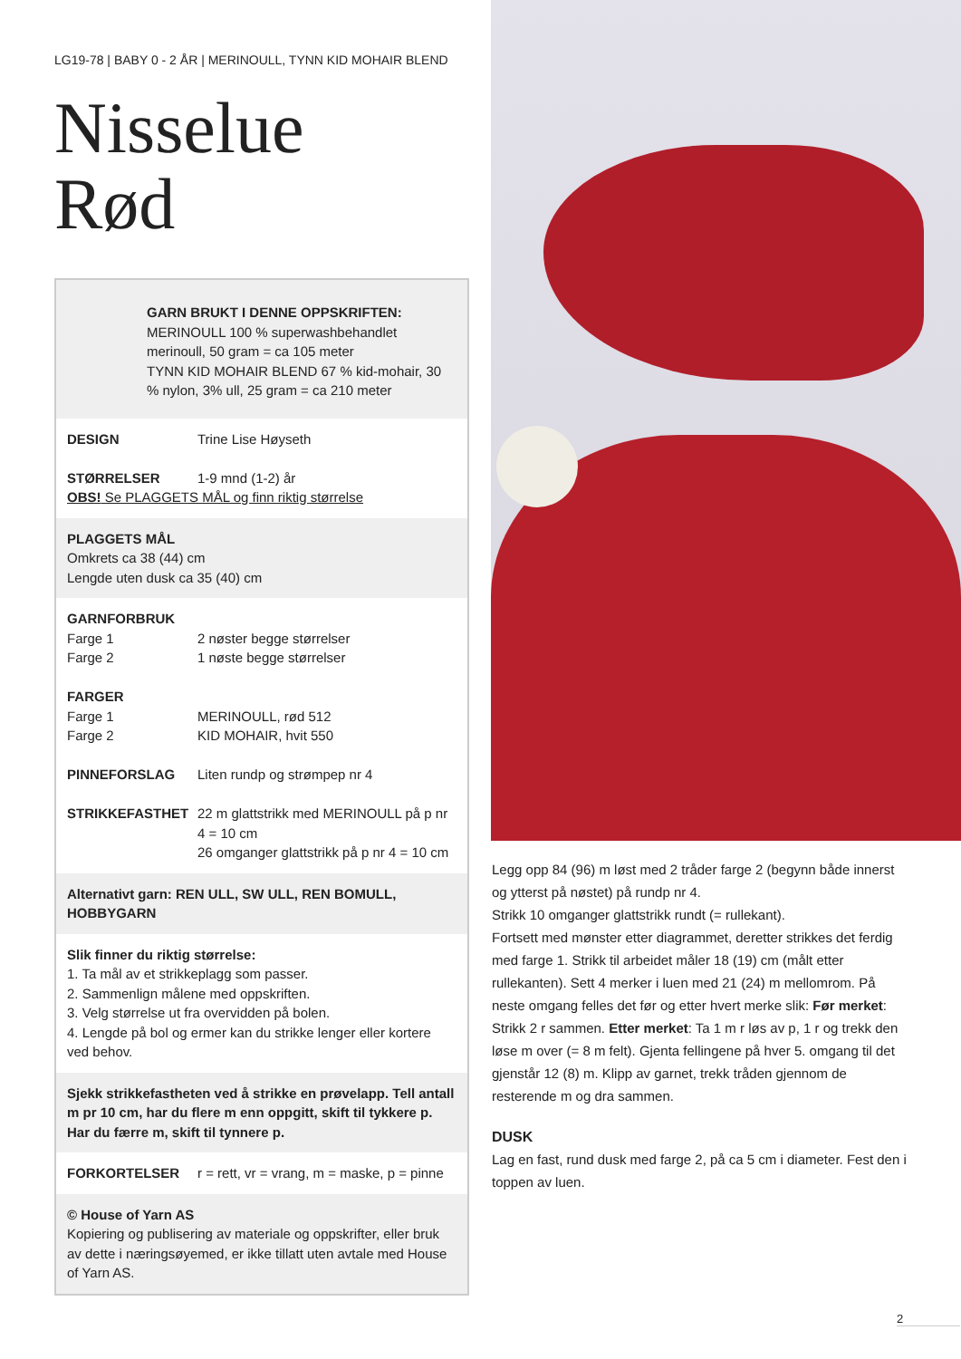LG19-78 | BABY 0 - 2 ÅR | MERINOULL, TYNN KID MOHAIR BLEND
Nisselue
Rød
GARN BRUKT I DENNE OPPSKRIFTEN:
MERINOULL 100 % superwashbehandlet merinoull, 50 gram = ca 105 meter
TYNN KID MOHAIR BLEND 67 % kid-mohair, 30 % nylon, 3% ull, 25 gram = ca 210 meter
DESIGN Trine Lise Høyseth
STØRRELSER 1-9 mnd (1-2) år
OBS! Se PLAGGETS MÅL og finn riktig størrelse
PLAGGETS MÅL
Omkrets ca 38 (44) cm
Lengde uten dusk ca 35 (40) cm
GARNFORBRUK
Farge 1 2 nøster begge størrelser
Farge 2 1 nøste begge størrelser
FARGER
Farge 1 MERINOULL, rød 512
Farge 2 KID MOHAIR, hvit 550
PINNEFORSLAG Liten rundp og strømpep nr 4
STRIKKEFASTHET 22 m glattstrikk med MERINOULL på p nr 4 = 10 cm
26 omganger glattstrikk på p nr 4 = 10 cm
Alternativt garn: REN ULL, SW ULL, REN BOMULL, HOBBYGARN
Slik finner du riktig størrelse:
1. Ta mål av et strikkeplagg som passer.
2. Sammenlign målene med oppskriften.
3. Velg størrelse ut fra overvidden på bolen.
4. Lengde på bol og ermer kan du strikke lenger eller kortere ved behov.
Sjekk strikkefastheten ved å strikke en prøvelapp. Tell antall m pr 10 cm, har du flere m enn oppgitt, skift til tykkere p. Har du færre m, skift til tynnere p.
FORKORTELSER r = rett, vr = vrang, m = maske, p = pinne
© House of Yarn AS
Kopiering og publisering av materiale og oppskrifter, eller bruk av dette i næringsøyemed, er ikke tillatt uten avtale med House of Yarn AS.
Legg opp 84 (96) m løst med 2 tråder farge 2 (begynn både innerst og ytterst på nøstet) på rundp nr 4.
Strikk 10 omganger glattstrikk rundt (= rullekant).
Fortsett med mønster etter diagrammet, deretter strikkes det ferdig med farge 1. Strikk til arbeidet måler 18 (19) cm (målt etter rullekanten). Sett 4 merker i luen med 21 (24) m mellomrom. På neste omgang felles det før og etter hvert merke slik: Før merket: Strikk 2 r sammen. Etter merket: Ta 1 m r løs av p, 1 r og trekk den løse m over (= 8 m felt). Gjenta fellingene på hver 5. omgang til det gjenstår 12 (8) m. Klipp av garnet, trekk tråden gjennom de resterende m og dra sammen.
DUSK
Lag en fast, rund dusk med farge 2, på ca 5 cm i diameter. Fest den i toppen av luen.
2